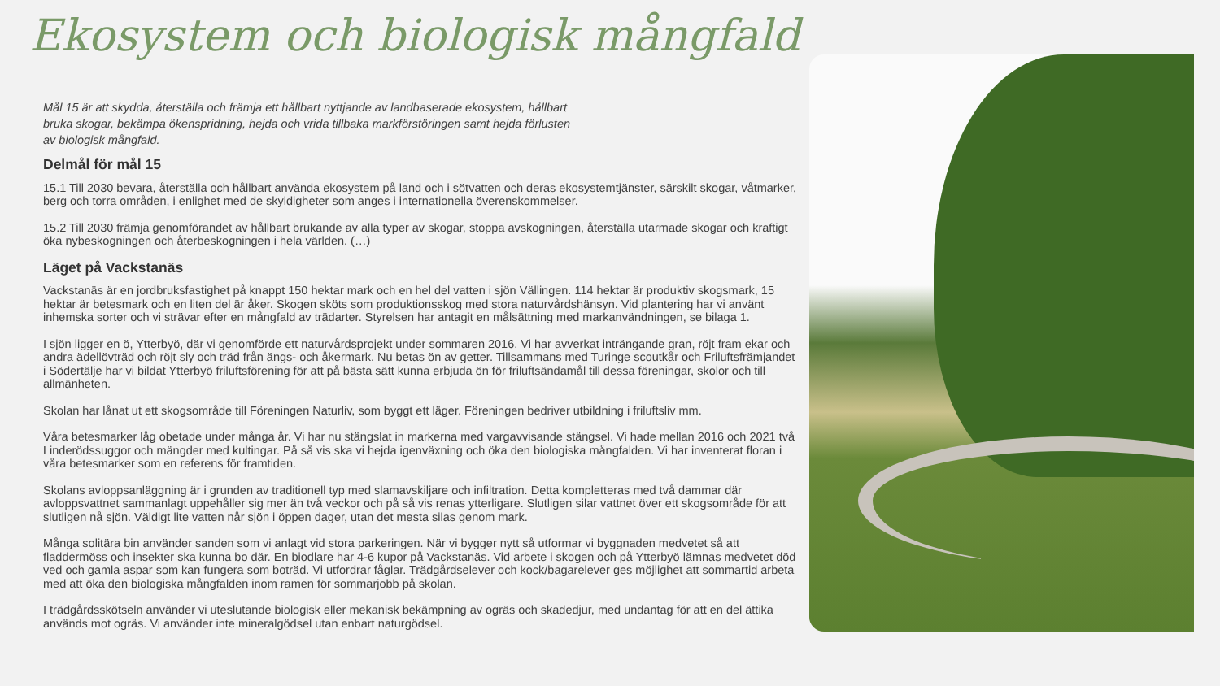Ekosystem och biologisk mångfald
Mål 15 är att skydda, återställa och främja ett hållbart nyttjande av landbaserade ekosystem, hållbart bruka skogar, bekämpa ökenspridning, hejda och vrida tillbaka markförstöringen samt hejda förlusten av biologisk mångfald.
Delmål för mål 15
15.1 Till 2030 bevara, återställa och hållbart använda ekosystem på land och i sötvatten och deras ekosystemtjänster, särskilt skogar, våtmarker, berg och torra områden, i enlighet med de skyldigheter som anges i internationella överenskommelser.
15.2 Till 2030 främja genomförandet av hållbart brukande av alla typer av skogar, stoppa avskogningen, återställa utarmade skogar och kraftigt öka nybeskogningen och återbeskogningen i hela världen. (…)
Läget på Vackstanäs
Vackstanäs är en jordbruksfastighet på knappt 150 hektar mark och en hel del vatten i sjön Vällingen. 114 hektar är produktiv skogsmark, 15 hektar är betesmark och en liten del är åker. Skogen sköts som produktionsskog med stora naturvårdshänsyn. Vid plantering har vi använt inhemska sorter och vi strävar efter en mångfald av trädarter. Styrelsen har antagit en målsättning med markanvändningen, se bilaga 1.
I sjön ligger en ö, Ytterbyö, där vi genomförde ett naturvårdsprojekt under sommaren 2016. Vi har avverkat inträngande gran, röjt fram ekar och andra ädellövträd och röjt sly och träd från ängs- och åkermark. Nu betas ön av getter. Tillsammans med Turinge scoutkår och Friluftsfrämjandet i Södertälje har vi bildat Ytterbyö friluftsförening för att på bästa sätt kunna erbjuda ön för friluftsändamål till dessa föreningar, skolor och till allmänheten.
Skolan har lånat ut ett skogsområde till Föreningen Naturliv, som byggt ett läger. Föreningen bedriver utbildning i friluftsliv mm.
Våra betesmarker låg obetade under många år. Vi har nu stängslat in markerna med vargavvisande stängsel. Vi hade mellan 2016 och 2021 två Linderödssuggor och mängder med kultingar. På så vis ska vi hejda igenväxning och öka den biologiska mångfalden. Vi har inventerat floran i våra betesmarker som en referens för framtiden.
Skolans avloppsanläggning är i grunden av traditionell typ med slamavskiljare och infiltration. Detta kompletteras med två dammar där avloppsvattnet sammanlagt uppehåller sig mer än två veckor och på så vis renas ytterligare. Slutligen silar vattnet över ett skogsområde för att slutligen nå sjön. Väldigt lite vatten når sjön i öppen dager, utan det mesta silas genom mark.
Många solitära bin använder sanden som vi anlagt vid stora parkeringen. När vi bygger nytt så utformar vi byggnaden medvetet så att fladdermöss och insekter ska kunna bo där. En biodlare har 4-6 kupor på Vackstanäs. Vid arbete i skogen och på Ytterbyö lämnas medvetet död ved och gamla aspar som kan fungera som boträd. Vi utfordrar fåglar. Trädgårdselever och kock/bagarelever ges möjlighet att sommartid arbeta med att öka den biologiska mångfalden inom ramen för sommarjobb på skolan.
I trädgårdsskötseln använder vi uteslutande biologisk eller mekanisk bekämpning av ogräs och skadedjur, med undantag för att en del ättika används mot ogräs. Vi använder inte mineralgödsel utan enbart naturgödsel.